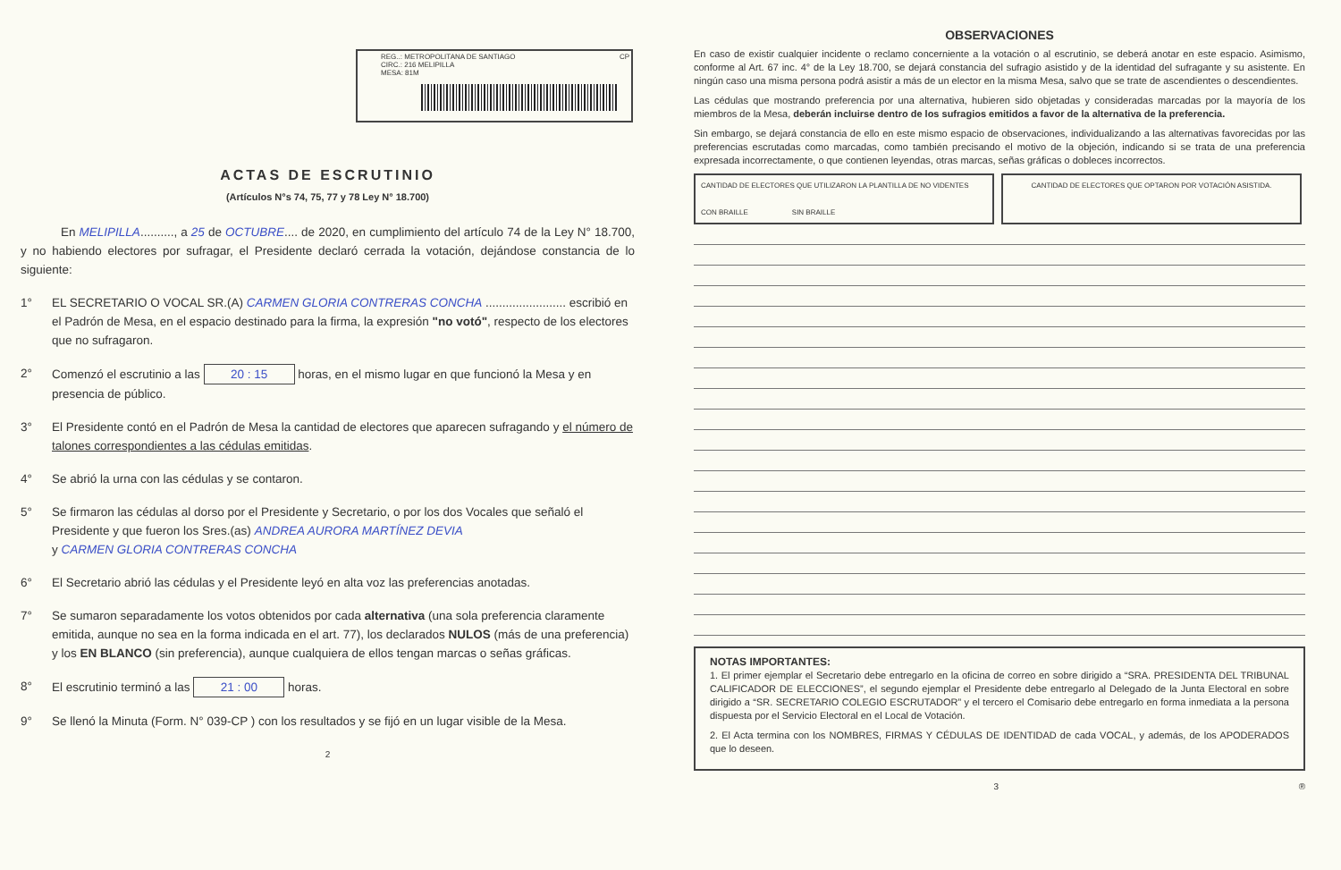REG..: METROPOLITANA DE SANTIAGO CP
CIRC.: 216 MELIPILLA
MESA: 81M
ACTAS DE ESCRUTINIO
(Artículos N°s 74, 75, 77 y 78 Ley N° 18.700)
En MELIPILLA.........., a 25 de OCTUBRE.... de 2020, en cumplimiento del artículo 74 de la Ley N° 18.700, y no habiendo electores por sufragar, el Presidente declaró cerrada la votación, dejándose constancia de lo siguiente:
1° EL SECRETARIO O VOCAL SR.(A) CARMEN GLORIA CONTRERAS CONCHA ........................ escribió en el Padrón de Mesa, en el espacio destinado para la firma, la expresión "no votó", respecto de los electores que no sufragaron.
2° Comenzó el escrutinio a las 20 : 15 horas, en el mismo lugar en que funcionó la Mesa y en presencia de público.
3° El Presidente contó en el Padrón de Mesa la cantidad de electores que aparecen sufragando y el número de talones correspondientes a las cédulas emitidas.
4° Se abrió la urna con las cédulas y se contaron.
5° Se firmaron las cédulas al dorso por el Presidente y Secretario, o por los dos Vocales que señaló el Presidente y que fueron los Sres.(as) ANDREA AURORA MARTÍNEZ DEVIA
y CARMEN GLORIA CONTRERAS CONCHA
6° El Secretario abrió las cédulas y el Presidente leyó en alta voz las preferencias anotadas.
7° Se sumaron separadamente los votos obtenidos por cada alternativa (una sola preferencia claramente emitida, aunque no sea en la forma indicada en el art. 77), los declarados NULOS (más de una preferencia) y los EN BLANCO (sin preferencia), aunque cualquiera de ellos tengan marcas o señas gráficas.
8° El escrutinio terminó a las 21 : 00 horas.
9° Se llenó la Minuta (Form. N° 039-CP ) con los resultados y se fijó en un lugar visible de la Mesa.
2
OBSERVACIONES
En caso de existir cualquier incidente o reclamo concerniente a la votación o al escrutinio, se deberá anotar en este espacio. Asimismo, conforme al Art. 67 inc. 4° de la Ley 18.700, se dejará constancia del sufragio asistido y de la identidad del sufragante y su asistente. En ningún caso una misma persona podrá asistir a más de un elector en la misma Mesa, salvo que se trate de ascendientes o descendientes.
Las cédulas que mostrando preferencia por una alternativa, hubieren sido objetadas y consideradas marcadas por la mayoría de los miembros de la Mesa, deberán incluirse dentro de los sufragios emitidos a favor de la alternativa de la preferencia.
Sin embargo, se dejará constancia de ello en este mismo espacio de observaciones, individualizando a las alternativas favorecidas por las preferencias escrutadas como marcadas, como también precisando el motivo de la objeción, indicando si se trata de una preferencia expresada incorrectamente, o que contienen leyendas, otras marcas, señas gráficas o dobleces incorrectos.
CANTIDAD DE ELECTORES QUE UTILIZARON LA PLANTILLA DE NO VIDENTES
CON BRAILLE SIN BRAILLE
CANTIDAD DE ELECTORES QUE OPTARON POR VOTACIÓN ASISTIDA.
NOTAS IMPORTANTES:
1. El primer ejemplar el Secretario debe entregarlo en la oficina de correo en sobre dirigido a “SRA. PRESIDENTA DEL TRIBUNAL CALIFICADOR DE ELECCIONES”, el segundo ejemplar el Presidente debe entregarlo al Delegado de la Junta Electoral en sobre dirigido a “SR. SECRETARIO COLEGIO ESCRUTADOR” y el tercero el Comisario debe entregarlo en forma inmediata a la persona dispuesta por el Servicio Electoral en el Local de Votación.
2. El Acta termina con los NOMBRES, FIRMAS Y CÉDULAS DE IDENTIDAD de cada VOCAL, y además, de los APODERADOS que lo deseen.
3 ®